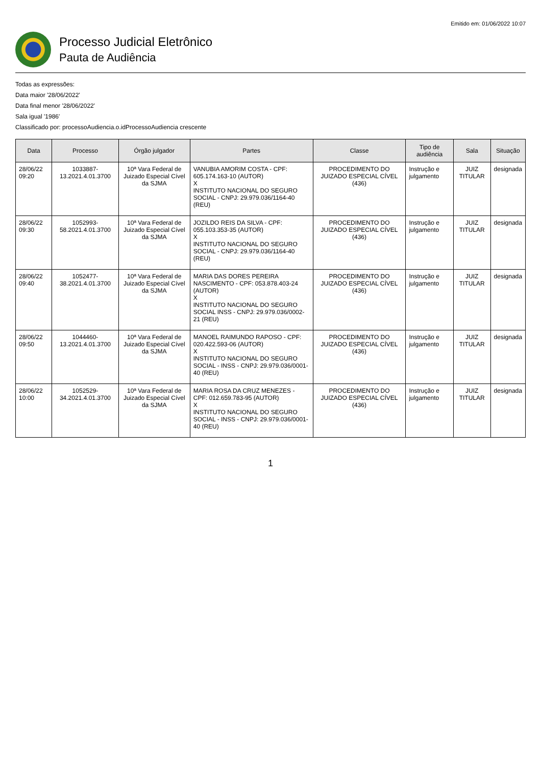Emitido em: 01/06/2022 10:07
Processo Judicial Eletrônico
Pauta de Audiência
Todas as expressões:
Data maior '28/06/2022'
Data final menor '28/06/2022'
Sala igual '1986'
Classificado por: processoAudiencia.o.idProcessoAudiencia crescente
| Data | Processo | Órgão julgador | Partes | Classe | Tipo de audiência | Sala | Situação |
| --- | --- | --- | --- | --- | --- | --- | --- |
| 28/06/22 09:20 | 1033887-13.2021.4.01.3700 | 10ª Vara Federal de Juizado Especial Cível da SJMA | VANUBIA AMORIM COSTA - CPF: 605.174.163-10 (AUTOR) X INSTITUTO NACIONAL DO SEGURO SOCIAL - CNPJ: 29.979.036/1164-40 (REU) | PROCEDIMENTO DO JUIZADO ESPECIAL CÍVEL (436) | Instrução e julgamento | JUIZ TITULAR | designada |
| 28/06/22 09:30 | 1052993-58.2021.4.01.3700 | 10ª Vara Federal de Juizado Especial Cível da SJMA | JOZILDO REIS DA SILVA - CPF: 055.103.353-35 (AUTOR) X INSTITUTO NACIONAL DO SEGURO SOCIAL - CNPJ: 29.979.036/1164-40 (REU) | PROCEDIMENTO DO JUIZADO ESPECIAL CÍVEL (436) | Instrução e julgamento | JUIZ TITULAR | designada |
| 28/06/22 09:40 | 1052477-38.2021.4.01.3700 | 10ª Vara Federal de Juizado Especial Cível da SJMA | MARIA DAS DORES PEREIRA NASCIMENTO - CPF: 053.878.403-24 (AUTOR) X INSTITUTO NACIONAL DO SEGURO SOCIAL INSS - CNPJ: 29.979.036/0002-21 (REU) | PROCEDIMENTO DO JUIZADO ESPECIAL CÍVEL (436) | Instrução e julgamento | JUIZ TITULAR | designada |
| 28/06/22 09:50 | 1044460-13.2021.4.01.3700 | 10ª Vara Federal de Juizado Especial Cível da SJMA | MANOEL RAIMUNDO RAPOSO - CPF: 020.422.593-06 (AUTOR) X INSTITUTO NACIONAL DO SEGURO SOCIAL - INSS - CNPJ: 29.979.036/0001-40 (REU) | PROCEDIMENTO DO JUIZADO ESPECIAL CÍVEL (436) | Instrução e julgamento | JUIZ TITULAR | designada |
| 28/06/22 10:00 | 1052529-34.2021.4.01.3700 | 10ª Vara Federal de Juizado Especial Cível da SJMA | MARIA ROSA DA CRUZ MENEZES - CPF: 012.659.783-95 (AUTOR) X INSTITUTO NACIONAL DO SEGURO SOCIAL - INSS - CNPJ: 29.979.036/0001-40 (REU) | PROCEDIMENTO DO JUIZADO ESPECIAL CÍVEL (436) | Instrução e julgamento | JUIZ TITULAR | designada |
1